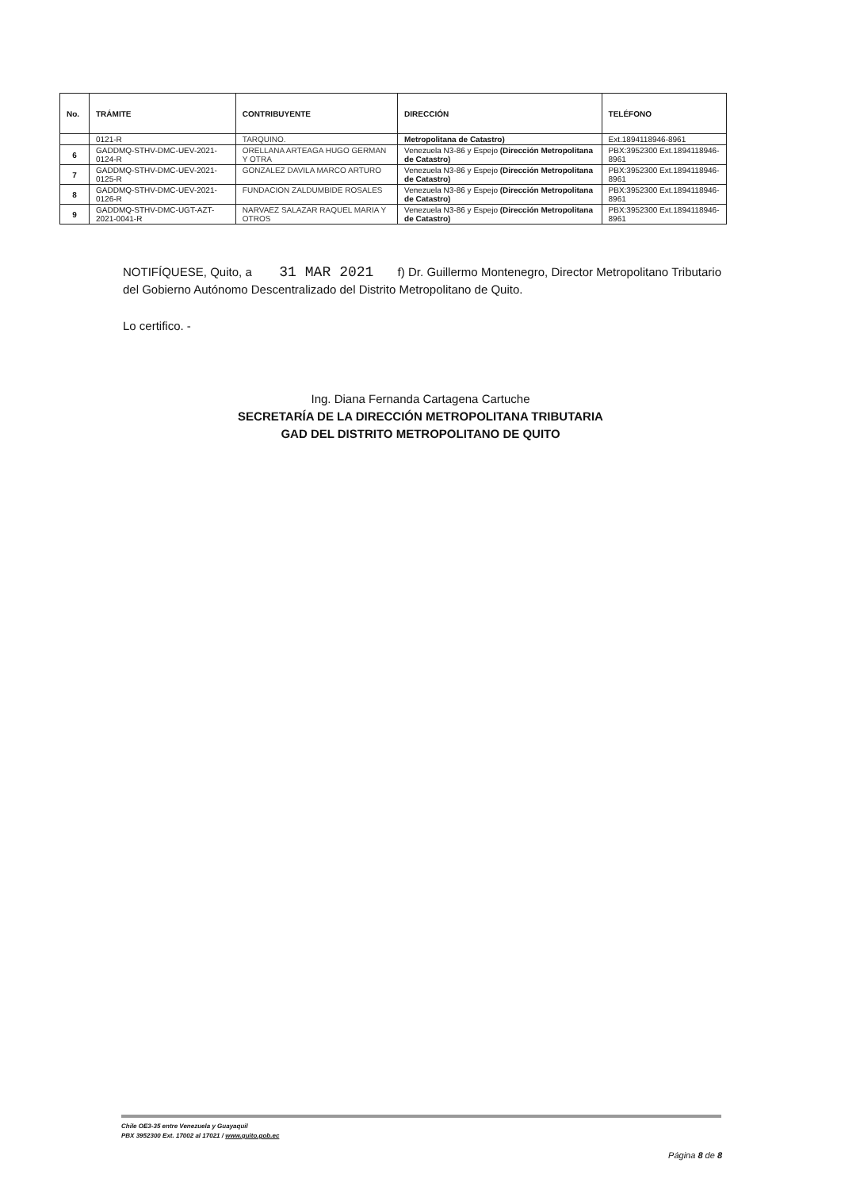| No. | TRÁMITE | CONTRIBUYENTE | DIRECCIÓN | TELÉFONO |
| --- | --- | --- | --- | --- |
| | 0121-R | TARQUINO. | Metropolitana de Catastro) | Ext.1894118946-8961 |
| 6 | GADDMQ-STHV-DMC-UEV-2021-0124-R | ORELLANA ARTEAGA HUGO GERMAN Y OTRA | Venezuela N3-86 y Espejo (Dirección Metropolitana de Catastro) | PBX:3952300 Ext.1894118946-8961 |
| 7 | GADDMQ-STHV-DMC-UEV-2021-0125-R | GONZALEZ DAVILA MARCO ARTURO | Venezuela N3-86 y Espejo (Dirección Metropolitana de Catastro) | PBX:3952300 Ext.1894118946-8961 |
| 8 | GADDMQ-STHV-DMC-UEV-2021-0126-R | FUNDACION ZALDUMBIDE ROSALES | Venezuela N3-86 y Espejo (Dirección Metropolitana de Catastro) | PBX:3952300 Ext.1894118946-8961 |
| 9 | GADDMQ-STHV-DMC-UGT-AZT-2021-0041-R | NARVAEZ SALAZAR RAQUEL MARIA Y OTROS | Venezuela N3-86 y Espejo (Dirección Metropolitana de Catastro) | PBX:3952300 Ext.1894118946-8961 |
NOTIFÍQUESE, Quito, a 31 MAR 2021 f) Dr. Guillermo Montenegro, Director Metropolitano Tributario del Gobierno Autónomo Descentralizado del Distrito Metropolitano de Quito.
Lo certifico. -
Ing. Diana Fernanda Cartagena Cartuche
SECRETARÍA DE LA DIRECCIÓN METROPOLITANA TRIBUTARIA
GAD DEL DISTRITO METROPOLITANO DE QUITO
Chile OE3-35 entre Venezuela y Guayaquil
PBX 3952300 Ext. 17002 al 17021 / www.quito.gob.ec
Página 8 de 8